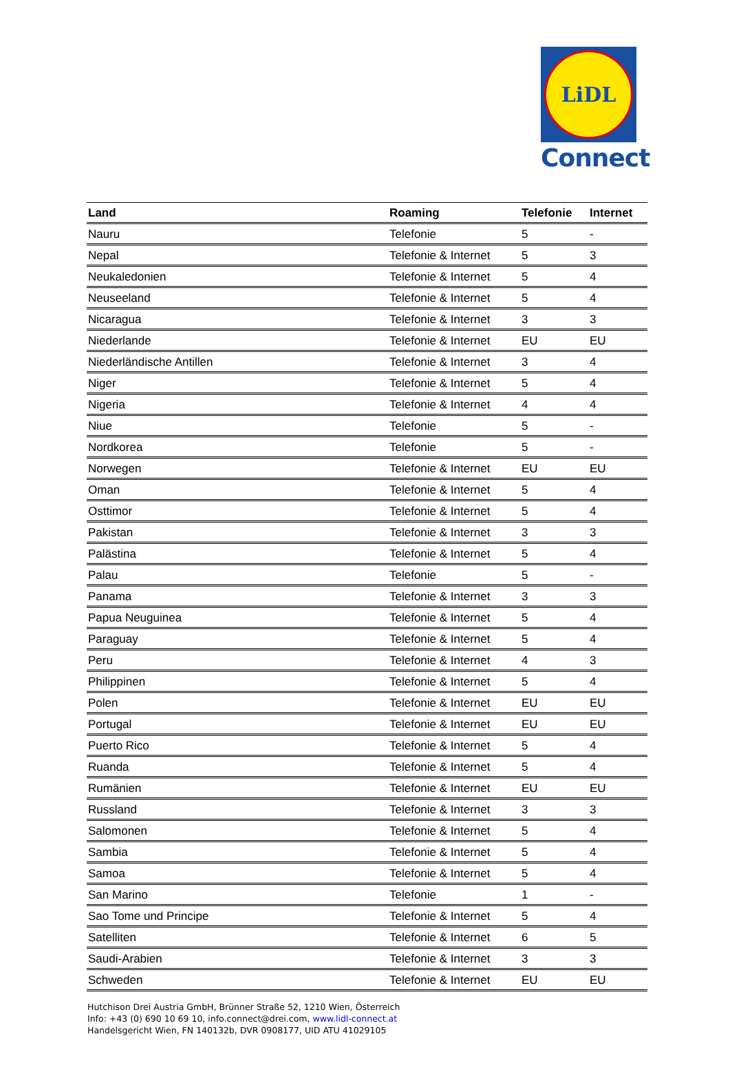LiDL
Connect
| Land | Roaming | Telefonie | Internet |
| --- | --- | --- | --- |
| Nauru | Telefonie | 5 | - |
| Nepal | Telefonie & Internet | 5 | 3 |
| Neukaledonien | Telefonie & Internet | 5 | 4 |
| Neuseeland | Telefonie & Internet | 5 | 4 |
| Nicaragua | Telefonie & Internet | 3 | 3 |
| Niederlande | Telefonie & Internet | EU | EU |
| Niederländische Antillen | Telefonie & Internet | 3 | 4 |
| Niger | Telefonie & Internet | 5 | 4 |
| Nigeria | Telefonie & Internet | 4 | 4 |
| Niue | Telefonie | 5 | - |
| Nordkorea | Telefonie | 5 | - |
| Norwegen | Telefonie & Internet | EU | EU |
| Oman | Telefonie & Internet | 5 | 4 |
| Osttimor | Telefonie & Internet | 5 | 4 |
| Pakistan | Telefonie & Internet | 3 | 3 |
| Palästina | Telefonie & Internet | 5 | 4 |
| Palau | Telefonie | 5 | - |
| Panama | Telefonie & Internet | 3 | 3 |
| Papua Neuguinea | Telefonie & Internet | 5 | 4 |
| Paraguay | Telefonie & Internet | 5 | 4 |
| Peru | Telefonie & Internet | 4 | 3 |
| Philippinen | Telefonie & Internet | 5 | 4 |
| Polen | Telefonie & Internet | EU | EU |
| Portugal | Telefonie & Internet | EU | EU |
| Puerto Rico | Telefonie & Internet | 5 | 4 |
| Ruanda | Telefonie & Internet | 5 | 4 |
| Rumänien | Telefonie & Internet | EU | EU |
| Russland | Telefonie & Internet | 3 | 3 |
| Salomonen | Telefonie & Internet | 5 | 4 |
| Sambia | Telefonie & Internet | 5 | 4 |
| Samoa | Telefonie & Internet | 5 | 4 |
| San Marino | Telefonie | 1 | - |
| Sao Tome und Principe | Telefonie & Internet | 5 | 4 |
| Satelliten | Telefonie & Internet | 6 | 5 |
| Saudi-Arabien | Telefonie & Internet | 3 | 3 |
| Schweden | Telefonie & Internet | EU | EU |
Hutchison Drei Austria GmbH, Brünner Straße 52, 1210 Wien, Österreich
Info: +43 (0) 690 10 69 10, info.connect@drei.com, www.lidl-connect.at
Handelsgericht Wien, FN 140132b, DVR 0908177, UID ATU 41029105